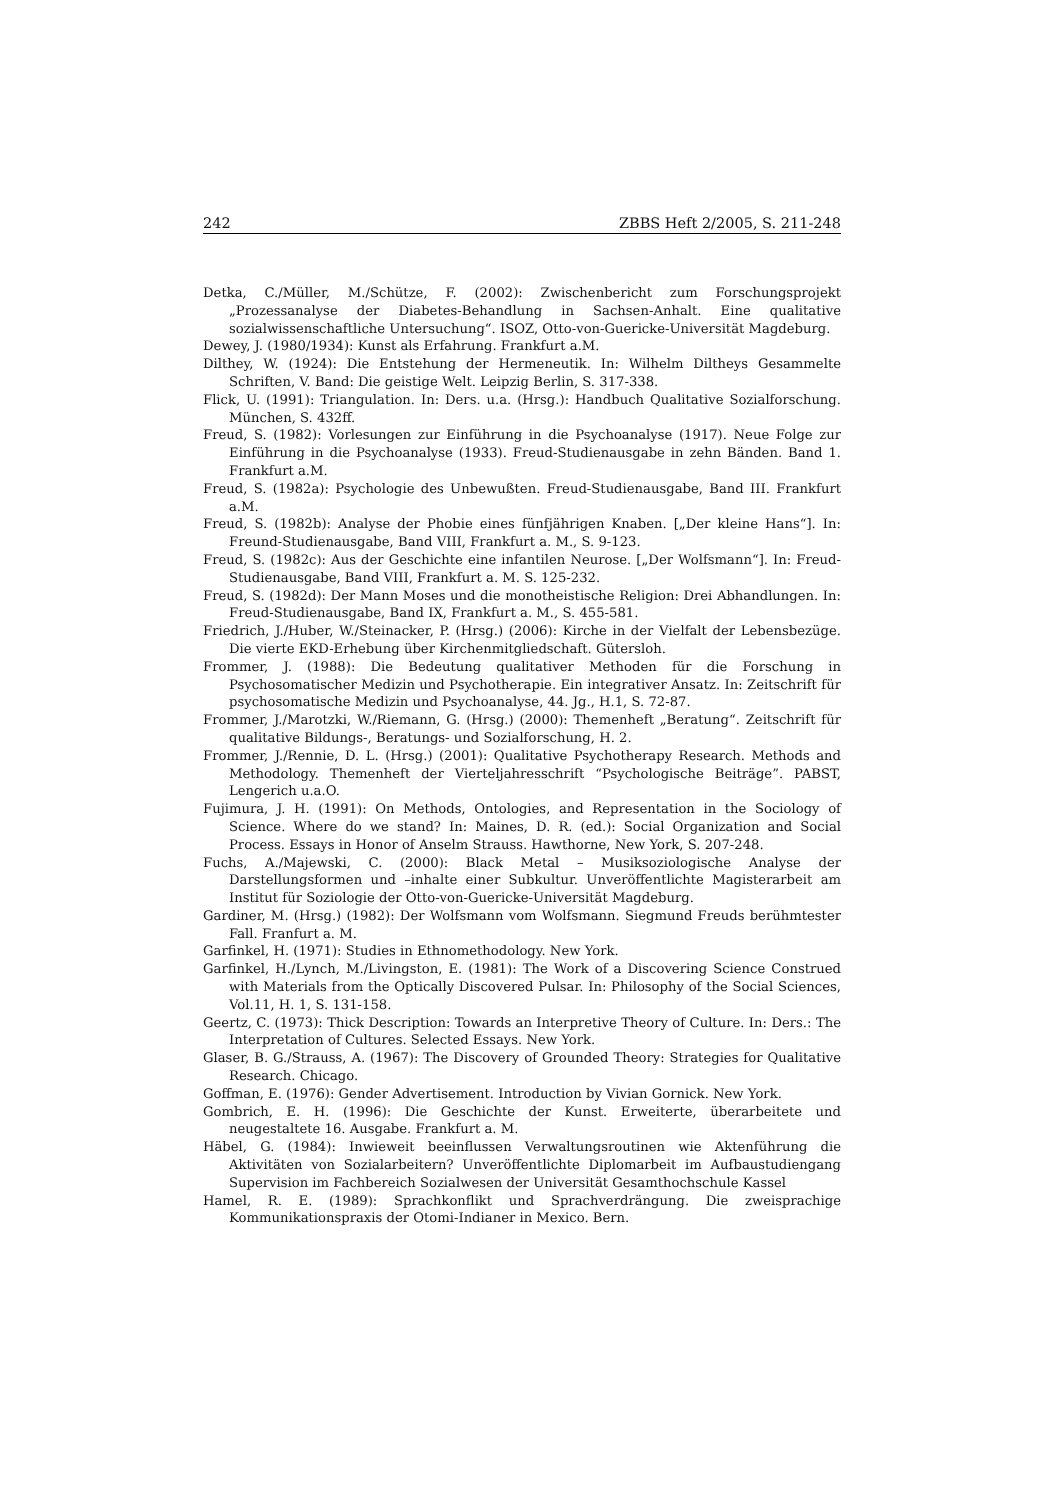242 ZBBS Heft 2/2005, S. 211-248
Detka, C./Müller, M./Schütze, F. (2002): Zwischenbericht zum Forschungsprojekt „Prozessanalyse der Diabetes-Behandlung in Sachsen-Anhalt. Eine qualitative sozialwissenschaftliche Untersuchung“. ISOZ, Otto-von-Guericke-Universität Magdeburg.
Dewey, J. (1980/1934): Kunst als Erfahrung. Frankfurt a.M.
Dilthey, W. (1924): Die Entstehung der Hermeneutik. In: Wilhelm Diltheys Gesammelte Schriften, V. Band: Die geistige Welt. Leipzig Berlin, S. 317-338.
Flick, U. (1991): Triangulation. In: Ders. u.a. (Hrsg.): Handbuch Qualitative Sozialforschung. München, S. 432ff.
Freud, S. (1982): Vorlesungen zur Einführung in die Psychoanalyse (1917). Neue Folge zur Einführung in die Psychoanalyse (1933). Freud-Studienausgabe in zehn Bänden. Band 1. Frankfurt a.M.
Freud, S. (1982a): Psychologie des Unbewußten. Freud-Studienausgabe, Band III. Frankfurt a.M.
Freud, S. (1982b): Analyse der Phobie eines fünfjährigen Knaben. [„Der kleine Hans“]. In: Freund-Studienausgabe, Band VIII, Frankfurt a. M., S. 9-123.
Freud, S. (1982c): Aus der Geschichte eine infantilen Neurose. [„Der Wolfsmann“]. In: Freud-Studienausgabe, Band VIII, Frankfurt a. M. S. 125-232.
Freud, S. (1982d): Der Mann Moses und die monotheistische Religion: Drei Abhandlungen. In: Freud-Studienausgabe, Band IX, Frankfurt a. M., S. 455-581.
Friedrich, J./Huber, W./Steinacker, P. (Hrsg.) (2006): Kirche in der Vielfalt der Lebensbezüge. Die vierte EKD-Erhebung über Kirchenmitgliedschaft. Gütersloh.
Frommer, J. (1988): Die Bedeutung qualitativer Methoden für die Forschung in Psychosomatischer Medizin und Psychotherapie. Ein integrativer Ansatz. In: Zeitschrift für psychosomatische Medizin und Psychoanalyse, 44. Jg., H.1, S. 72-87.
Frommer, J./Marotzki, W./Riemann, G. (Hrsg.) (2000): Themenheft „Beratung“. Zeitschrift für qualitative Bildungs-, Beratungs- und Sozialforschung, H. 2.
Frommer, J./Rennie, D. L. (Hrsg.) (2001): Qualitative Psychotherapy Research. Methods and Methodology. Themenheft der Vierteljahresschrift “Psychologische Beiträge”. PABST, Lengerich u.a.O.
Fujimura, J. H. (1991): On Methods, Ontologies, and Representation in the Sociology of Science. Where do we stand? In: Maines, D. R. (ed.): Social Organization and Social Process. Essays in Honor of Anselm Strauss. Hawthorne, New York, S. 207-248.
Fuchs, A./Majewski, C. (2000): Black Metal – Musiksoziologische Analyse der Darstellungsformen und –inhalte einer Subkultur. Unveröffentlichte Magisterarbeit am Institut für Soziologie der Otto-von-Guericke-Universität Magdeburg.
Gardiner, M. (Hrsg.) (1982): Der Wolfsmann vom Wolfsmann. Siegmund Freuds berühmtester Fall. Franfurt a. M.
Garfinkel, H. (1971): Studies in Ethnomethodology. New York.
Garfinkel, H./Lynch, M./Livingston, E. (1981): The Work of a Discovering Science Construed with Materials from the Optically Discovered Pulsar. In: Philosophy of the Social Sciences, Vol.11, H. 1, S. 131-158.
Geertz, C. (1973): Thick Description: Towards an Interpretive Theory of Culture. In: Ders.: The Interpretation of Cultures. Selected Essays. New York.
Glaser, B. G./Strauss, A. (1967): The Discovery of Grounded Theory: Strategies for Qualitative Research. Chicago.
Goffman, E. (1976): Gender Advertisement. Introduction by Vivian Gornick. New York.
Gombrich, E. H. (1996): Die Geschichte der Kunst. Erweiterte, überarbeitete und neugestaltete 16. Ausgabe. Frankfurt a. M.
Häbel, G. (1984): Inwieweit beeinflussen Verwaltungsroutinen wie Aktenführung die Aktivitäten von Sozialarbeitern? Unveröffentlichte Diplomarbeit im Aufbaustudiengang Supervision im Fachbereich Sozialwesen der Universität Gesamthochschule Kassel
Hamel, R. E. (1989): Sprachkonflikt und Sprachverdrängung. Die zweisprachige Kommunikationspraxis der Otomi-Indianer in Mexico. Bern.